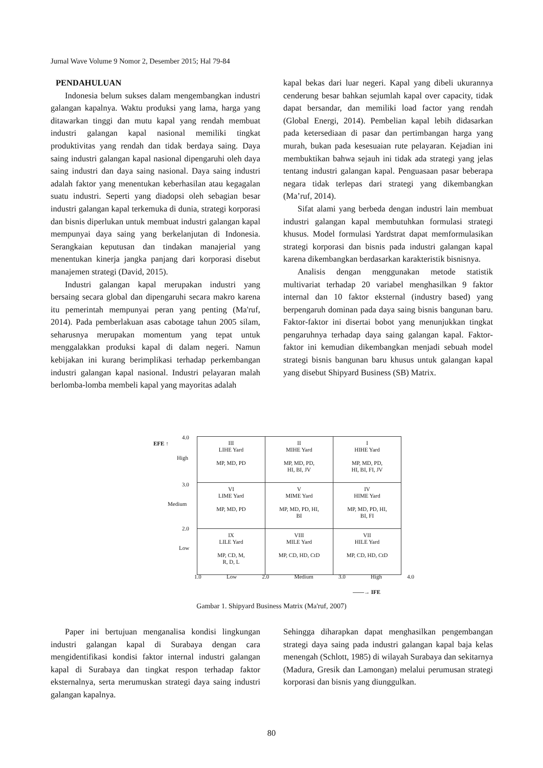Jurnal Wave Volume 9 Nomor 2, Desember 2015; Hal 79-84
PENDAHULUAN
Indonesia belum sukses dalam mengembangkan industri galangan kapalnya. Waktu produksi yang lama, harga yang ditawarkan tinggi dan mutu kapal yang rendah membuat industri galangan kapal nasional memiliki tingkat produktivitas yang rendah dan tidak berdaya saing. Daya saing industri galangan kapal nasional dipengaruhi oleh daya saing industri dan daya saing nasional. Daya saing industri adalah faktor yang menentukan keberhasilan atau kegagalan suatu industri. Seperti yang diadopsi oleh sebagian besar industri galangan kapal terkemuka di dunia, strategi korporasi dan bisnis diperlukan untuk membuat industri galangan kapal mempunyai daya saing yang berkelanjutan di Indonesia. Serangkaian keputusan dan tindakan manajerial yang menentukan kinerja jangka panjang dari korporasi disebut manajemen strategi (David, 2015).
Industri galangan kapal merupakan industri yang bersaing secara global dan dipengaruhi secara makro karena itu pemerintah mempunyai peran yang penting (Ma'ruf, 2014). Pada pemberlakuan asas cabotage tahun 2005 silam, seharusnya merupakan momentum yang tepat untuk menggalakkan produksi kapal di dalam negeri. Namun kebijakan ini kurang berimplikasi terhadap perkembangan industri galangan kapal nasional. Industri pelayaran malah berlomba-lomba membeli kapal yang mayoritas adalah
kapal bekas dari luar negeri. Kapal yang dibeli ukurannya cenderung besar bahkan sejumlah kapal over capacity, tidak dapat bersandar, dan memiliki load factor yang rendah (Global Energi, 2014). Pembelian kapal lebih didasarkan pada ketersediaan di pasar dan pertimbangan harga yang murah, bukan pada kesesuaian rute pelayaran. Kejadian ini membuktikan bahwa sejauh ini tidak ada strategi yang jelas tentang industri galangan kapal. Penguasaan pasar beberapa negara tidak terlepas dari strategi yang dikembangkan (Ma’ruf, 2014).
Sifat alami yang berbeda dengan industri lain membuat industri galangan kapal membutuhkan formulasi strategi khusus. Model formulasi Yardstrat dapat memformulasikan strategi korporasi dan bisnis pada industri galangan kapal karena dikembangkan berdasarkan karakteristik bisnisnya.
Analisis dengan menggunakan metode statistik multivariat terhadap 20 variabel menghasilkan 9 faktor internal dan 10 faktor eksternal (industry based) yang berpengaruh dominan pada daya saing bisnis bangunan baru. Faktor-faktor ini disertai bobot yang menunjukkan tingkat pengaruhnya terhadap daya saing galangan kapal. Faktor-faktor ini kemudian dikembangkan menjadi sebuah model strategi bisnis bangunan baru khusus untuk galangan kapal yang disebut Shipyard Business (SB) Matrix.
EFE ↑
4.0
High
3.0
Medium
2.0
Low
| III LIHE Yard MP, MD, PD | II MIHE Yard MP, MD, PD, HI, BI, JV | I HIHE Yard MP, MD, PD, HI, BI, FI, JV |
| VI LIME Yard MP, MD, PD | V MIME Yard MP, MD, PD, HI, BI | IV HIME Yard MP, MD, PD, HI, BI, FI |
| IX LILE Yard MP, CD, M, R, D, L | VIII MILE Yard MP, CD, HD, CtD | VII HILE Yard MP, CD, HD, CtD |
1.0 Low 2.0 Medium 3.0 High 4.0
——→ IFE
Gambar 1. Shipyard Business Matrix (Ma'ruf, 2007)
Paper ini bertujuan menganalisa kondisi lingkungan industri galangan kapal di Surabaya dengan cara mengidentifikasi kondisi faktor internal industri galangan kapal di Surabaya dan tingkat respon terhadap faktor eksternalnya, serta merumuskan strategi daya saing industri galangan kapalnya.
Sehingga diharapkan dapat menghasilkan pengembangan strategi daya saing pada industri galangan kapal baja kelas menengah (Schlott, 1985) di wilayah Surabaya dan sekitarnya (Madura, Gresik dan Lamongan) melalui perumusan strategi korporasi dan bisnis yang diunggulkan.
80